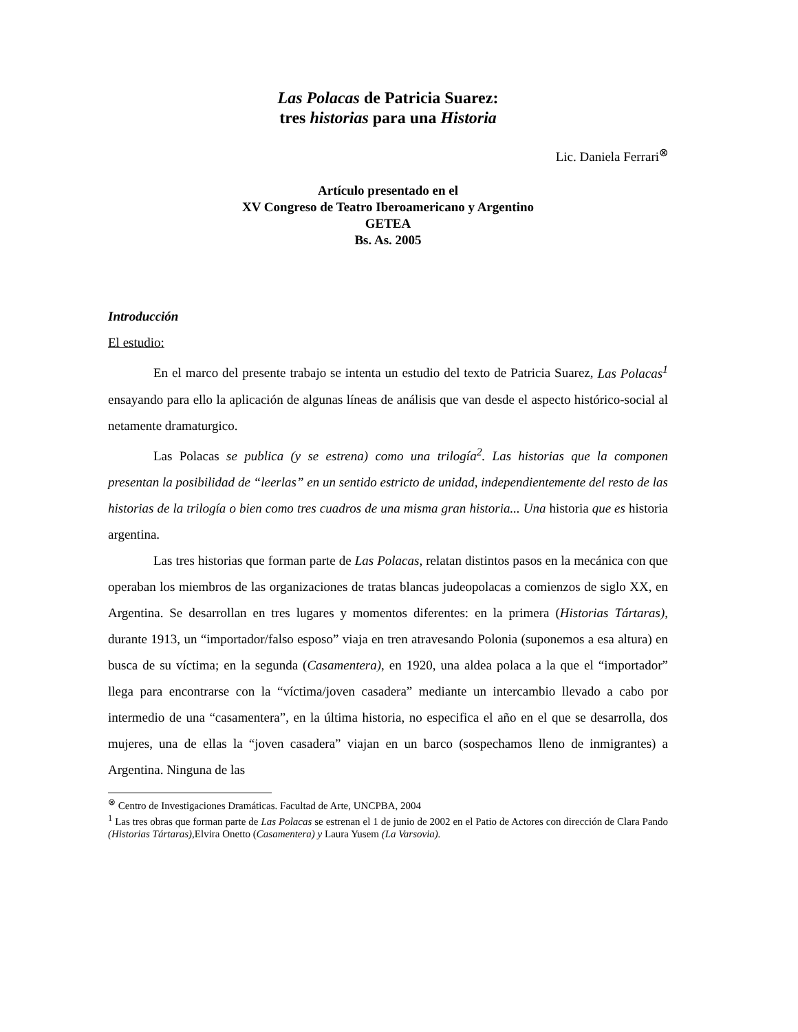Las Polacas de Patricia Suarez:
tres historias para una Historia
Lic. Daniela Ferrari<sup>⊗</sup>
Artículo presentado en el
XV Congreso de Teatro Iberoamericano y Argentino
GETEA
Bs. As. 2005
Introducción
El estudio:
En el marco del presente trabajo se intenta un estudio del texto de Patricia Suarez, Las Polacas<sup>1</sup> ensayando para ello la aplicación de algunas líneas de análisis que van desde el aspecto histórico-social al netamente dramaturgico.
Las Polacas se publica (y se estrena) como una trilogía<sup>2</sup>. Las historias que la componen presentan la posibilidad de “leerlas” en un sentido estricto de unidad, independientemente del resto de las historias de la trilogía o bien como tres cuadros de una misma gran historia... Una historia que es historia argentina.
Las tres historias que forman parte de Las Polacas, relatan distintos pasos en la mecánica con que operaban los miembros de las organizaciones de tratas blancas judeopolacas a comienzos de siglo XX, en Argentina. Se desarrollan en tres lugares y momentos diferentes: en la primera (Historias Tártaras), durante 1913, un “importador/falso esposo” viaja en tren atravesando Polonia (suponemos a esa altura) en busca de su víctima; en la segunda (Casamentera), en 1920, una aldea polaca a la que el “importador” llega para encontrarse con la “víctima/joven casadera” mediante un intercambio llevado a cabo por intermedio de una “casamentera”, en la última historia, no especifica el año en el que se desarrolla, dos mujeres, una de ellas la “joven casadera” viajan en un barco (sospechamos lleno de inmigrantes) a Argentina. Ninguna de las
<sup>⊗</sup> Centro de Investigaciones Dramáticas. Facultad de Arte, UNCPBA, 2004
<sup>1</sup> Las tres obras que forman parte de Las Polacas se estrenan el 1 de junio de 2002 en el Patio de Actores con dirección de Clara Pando (Historias Tártaras),Elvira Onetto (Casamentera) y Laura Yusem (La Varsovia).